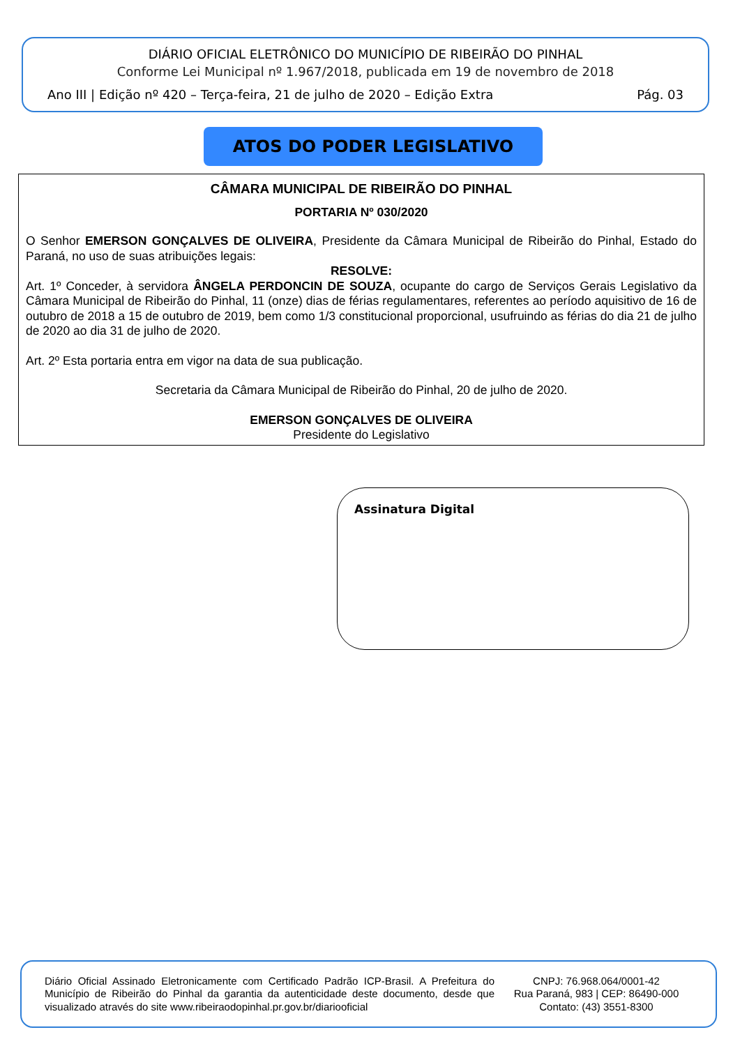DIÁRIO OFICIAL ELETRÔNICO DO MUNICÍPIO DE RIBEIRÃO DO PINHAL
Conforme Lei Municipal nº 1.967/2018, publicada em 19 de novembro de 2018
Ano III | Edição nº 420 – Terça-feira, 21 de julho de 2020 – Edição Extra Pág. 03
ATOS DO PODER LEGISLATIVO
CÂMARA MUNICIPAL DE RIBEIRÃO DO PINHAL
PORTARIA Nº 030/2020
O Senhor EMERSON GONÇALVES DE OLIVEIRA, Presidente da Câmara Municipal de Ribeirão do Pinhal, Estado do Paraná, no uso de suas atribuições legais:
RESOLVE:
Art. 1º Conceder, à servidora ÂNGELA PERDONCIN DE SOUZA, ocupante do cargo de Serviços Gerais Legislativo da Câmara Municipal de Ribeirão do Pinhal, 11 (onze) dias de férias regulamentares, referentes ao período aquisitivo de 16 de outubro de 2018 a 15 de outubro de 2019, bem como 1/3 constitucional proporcional, usufruindo as férias do dia 21 de julho de 2020 ao dia 31 de julho de 2020.
Art. 2º Esta portaria entra em vigor na data de sua publicação.
Secretaria da Câmara Municipal de Ribeirão do Pinhal, 20 de julho de 2020.
EMERSON GONÇALVES DE OLIVEIRA
Presidente do Legislativo
Assinatura Digital
Diário Oficial Assinado Eletronicamente com Certificado Padrão ICP-Brasil. A Prefeitura do Município de Ribeirão do Pinhal da garantia da autenticidade deste documento, desde que visualizado através do site www.ribeiraodopinhal.pr.gov.br/diariooficial
CNPJ: 76.968.064/0001-42
Rua Paraná, 983 | CEP: 86490-000
Contato: (43) 3551-8300